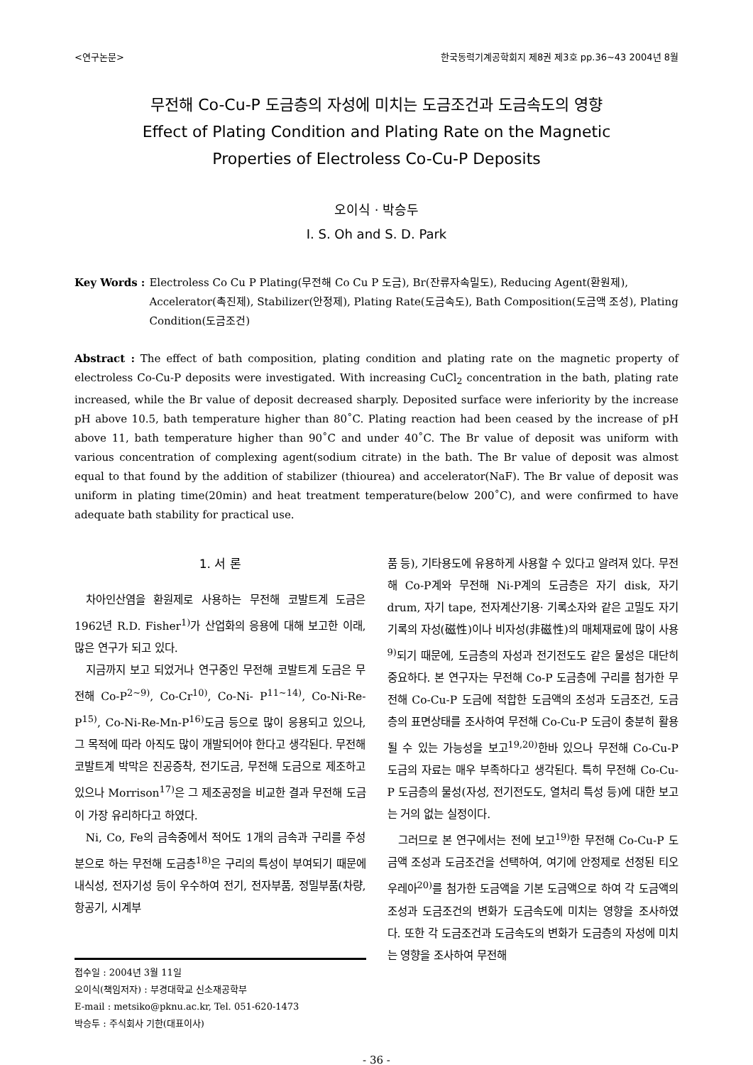<연구논문> 한국동력기계공학회지 제8권 제3호 pp.36~43 2004년 8월
무전해 Co-Cu-P 도금층의 자성에 미치는 도금조건과 도금속도의 영향
Effect of Plating Condition and Plating Rate on the Magnetic
Properties of Electroless Co-Cu-P Deposits
오이식 · 박승두
I. S. Oh and S. D. Park
Key Words : Electroless Co Cu P Plating(무전해 Co Cu P 도금), Br(잔류자속밀도), Reducing Agent(환원제), Accelerator(촉진제), Stabilizer(안정제), Plating Rate(도금속도), Bath Composition(도금액 조성), Plating Condition(도금조건)
Abstract : The effect of bath composition, plating condition and plating rate on the magnetic property of electroless Co-Cu-P deposits were investigated. With increasing CuCl<sub>2</sub> concentration in the bath, plating rate increased, while the Br value of deposit decreased sharply. Deposited surface were inferiority by the increase pH above 10.5, bath temperature higher than 80˚C. Plating reaction had been ceased by the increase of pH above 11, bath temperature higher than 90˚C and under 40˚C. The Br value of deposit was uniform with various concentration of complexing agent(sodium citrate) in the bath. The Br value of deposit was almost equal to that found by the addition of stabilizer (thiourea) and accelerator(NaF). The Br value of deposit was uniform in plating time(20min) and heat treatment temperature(below 200˚C), and were confirmed to have adequate bath stability for practical use.
1. 서 론
차아인산염을 환원제로 사용하는 무전해 코발트계 도금은 1962년 R.D. Fisher<sup>1)</sup>가 산업화의 응용에 대해 보고한 이래, 많은 연구가 되고 있다.
지금까지 보고 되었거나 연구중인 무전해 코발트계 도금은 무전해 Co-P<sup>2~9)</sup>, Co-Cr<sup>10)</sup>, Co-Ni- P<sup>11~14)</sup>, Co-Ni-Re-P<sup>15)</sup>, Co-Ni-Re-Mn-P<sup>16)</sup>도금 등으로 많이 응용되고 있으나, 그 목적에 따라 아직도 많이 개발되어야 한다고 생각된다. 무전해 코발트계 박막은 진공증착, 전기도금, 무전해 도금으로 제조하고 있으나 Morrison<sup>17)</sup>은 그 제조공정을 비교한 결과 무전해 도금이 가장 유리하다고 하였다.
Ni, Co, Fe의 금속중에서 적어도 1개의 금속과 구리를 주성분으로 하는 무전해 도금층<sup>18)</sup>은 구리의 특성이 부여되기 때문에 내식성, 전자기성 등이 우수하여 전기, 전자부품, 정밀부품(차량, 항공기, 시계부
접수일 : 2004년 3월 11일
오이식(책임저자) : 부경대학교 신소재공학부
E-mail : metsiko@pknu.ac.kr, Tel. 051-620-1473
박승두 : 주식회사 기한(대표이사)
품 등), 기타용도에 유용하게 사용할 수 있다고 알려져 있다. 무전해 Co-P계와 무전해 Ni-P계의 도금층은 자기 disk, 자기 drum, 자기 tape, 전자계산기용· 기록소자와 같은 고밀도 자기기록의 자성(磁性)이나 비자성(非磁性)의 매체재료에 많이 사용<sup>9)</sup>되기 때문에, 도금층의 자성과 전기전도도 같은 물성은 대단히 중요하다. 본 연구자는 무전해 Co-P 도금층에 구리를 첨가한 무전해 Co-Cu-P 도금에 적합한 도금액의 조성과 도금조건, 도금층의 표면상태를 조사하여 무전해 Co-Cu-P 도금이 충분히 활용될 수 있는 가능성을 보고<sup>19,20)</sup>한바 있으나 무전해 Co-Cu-P 도금의 자료는 매우 부족하다고 생각된다. 특히 무전해 Co-Cu-P 도금층의 물성(자성, 전기전도도, 열처리 특성 등)에 대한 보고는 거의 없는 실정이다.
그러므로 본 연구에서는 전에 보고<sup>19)</sup>한 무전해 Co-Cu-P 도금액 조성과 도금조건을 선택하여, 여기에 안정제로 선정된 티오우레아<sup>20)</sup>를 첨가한 도금액을 기본 도금액으로 하여 각 도금액의 조성과 도금조건의 변화가 도금속도에 미치는 영향을 조사하였다. 또한 각 도금조건과 도금속도의 변화가 도금층의 자성에 미치는 영향을 조사하여 무전해
- 36 -